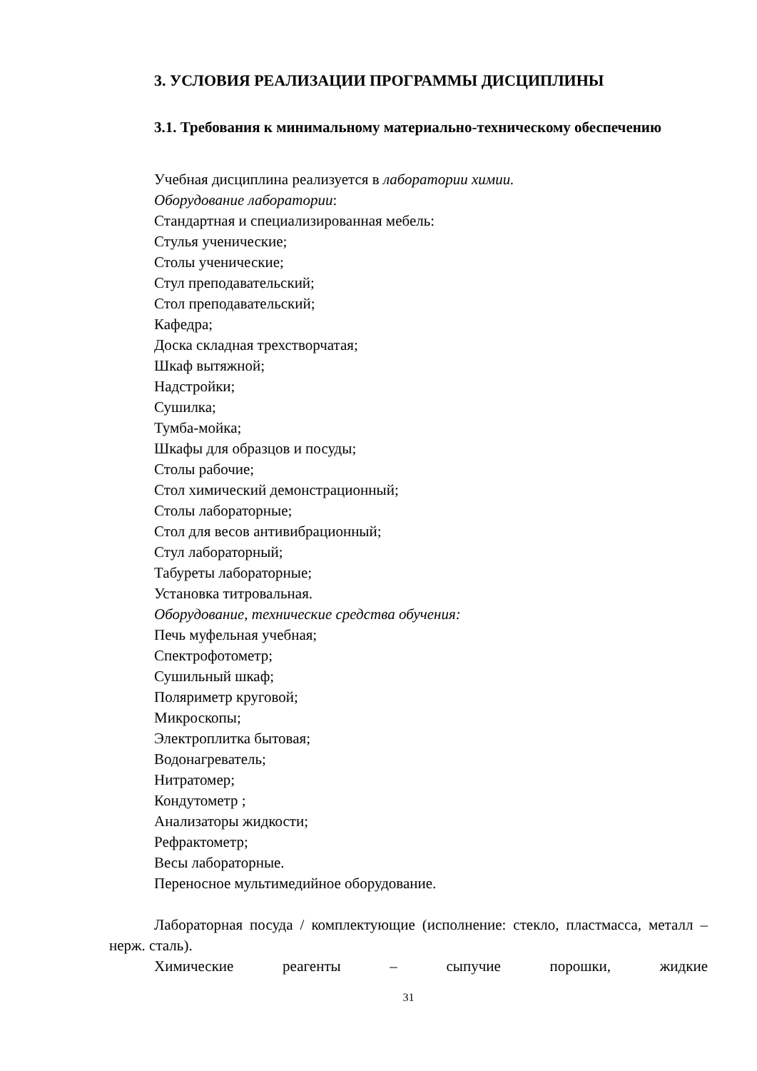3. УСЛОВИЯ РЕАЛИЗАЦИИ ПРОГРАММЫ ДИСЦИПЛИНЫ
3.1. Требования к минимальному материально-техническому обеспечению
Учебная дисциплина реализуется в лаборатории химии.
Оборудование лаборатории:
Стандартная и специализированная мебель:
Стулья ученические;
Столы ученические;
Стул преподавательский;
Стол преподавательский;
Кафедра;
Доска складная трехстворчатая;
Шкаф вытяжной;
Надстройки;
Сушилка;
Тумба-мойка;
Шкафы для образцов и посуды;
Столы рабочие;
Стол химический демонстрационный;
Столы лабораторные;
Стол для весов антивибрационный;
Стул лабораторный;
Табуреты лабораторные;
Установка титровальная.
Оборудование, технические средства обучения:
Печь муфельная учебная;
Спектрофотометр;
Сушильный шкаф;
Поляриметр круговой;
Микроскопы;
Электроплитка бытовая;
Водонагреватель;
Нитратомер;
Кондутометр ;
Анализаторы жидкости;
Рефрактометр;
Весы лабораторные.
Переносное мультимедийное оборудование.
Лабораторная посуда / комплектующие (исполнение: стекло, пластмасса, металл – нерж. сталь).
Химические реагенты – сыпучие порошки, жидкие
31